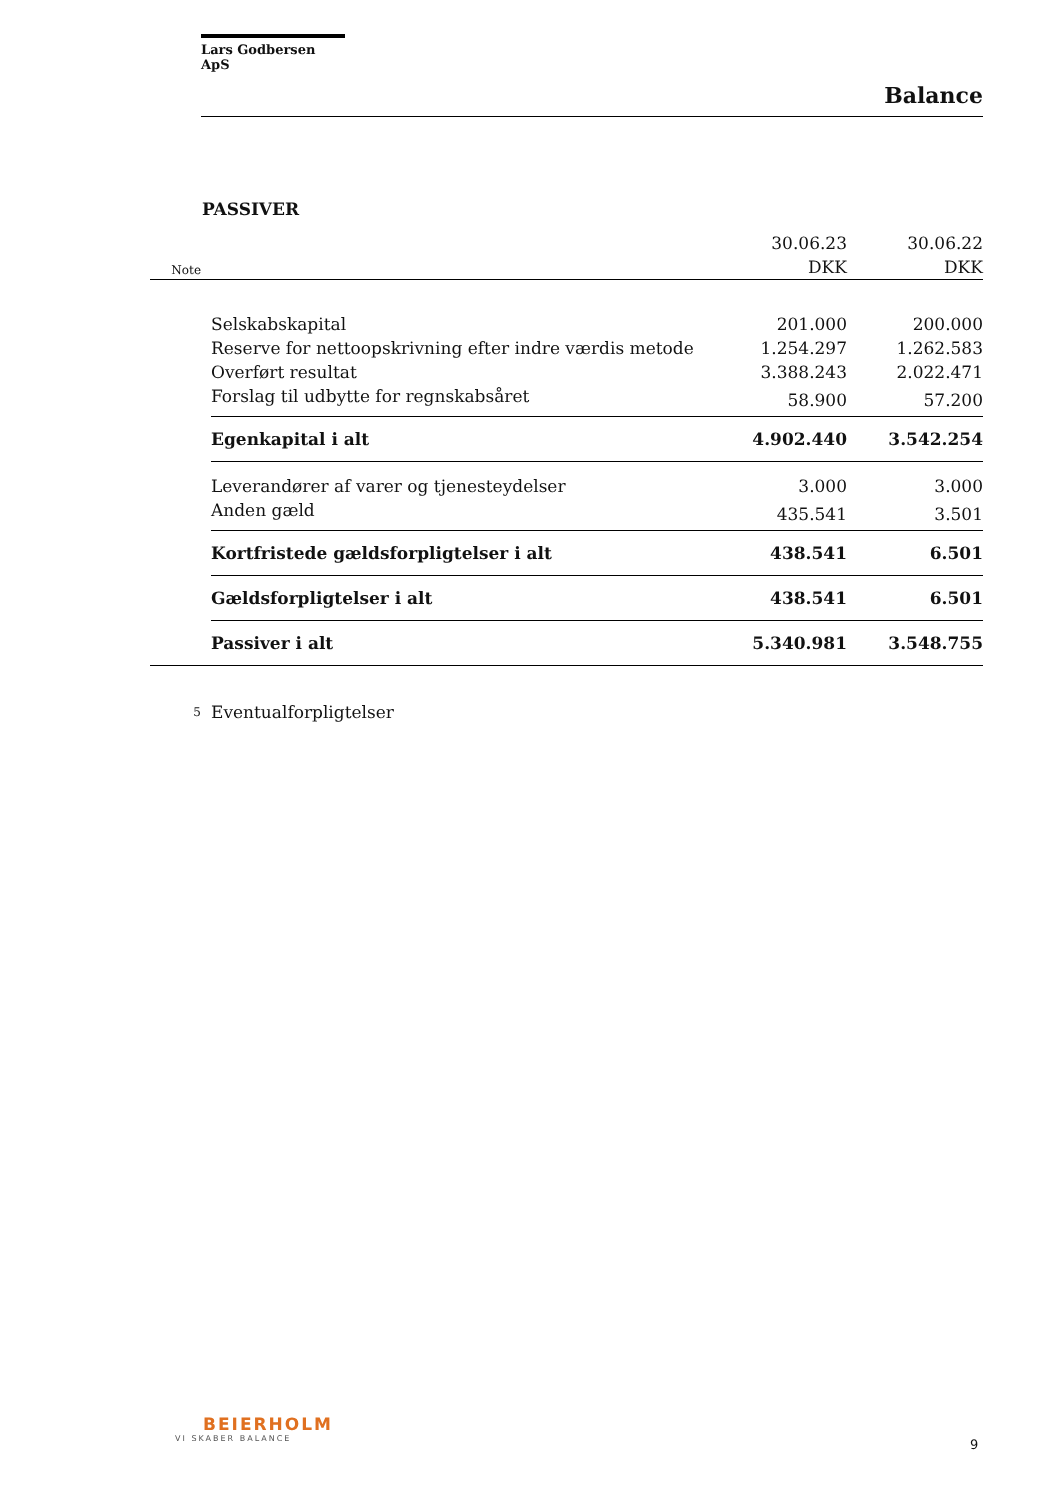Lars Godbersen ApS
Balance
PASSIVER
| | | 30.06.23 | 30.06.22 |
| Note | | DKK | DKK |
| | Selskabskapital | 201.000 | 200.000 |
| | Reserve for nettoopskrivning efter indre værdis metode | 1.254.297 | 1.262.583 |
| | Overført resultat | 3.388.243 | 2.022.471 |
| | Forslag til udbytte for regnskabsåret | 58.900 | 57.200 |
| | Egenkapital i alt | 4.902.440 | 3.542.254 |
| | Leverandører af varer og tjenesteydelser | 3.000 | 3.000 |
| | Anden gæld | 435.541 | 3.501 |
| | Kortfristede gældsforpligtelser i alt | 438.541 | 6.501 |
| | Gældsforpligtelser i alt | 438.541 | 6.501 |
| | Passiver i alt | 5.340.981 | 3.548.755 |
| 5 | Eventualforpligtelser | | |
BEIERHOLM
VI SKABER BALANCE
9